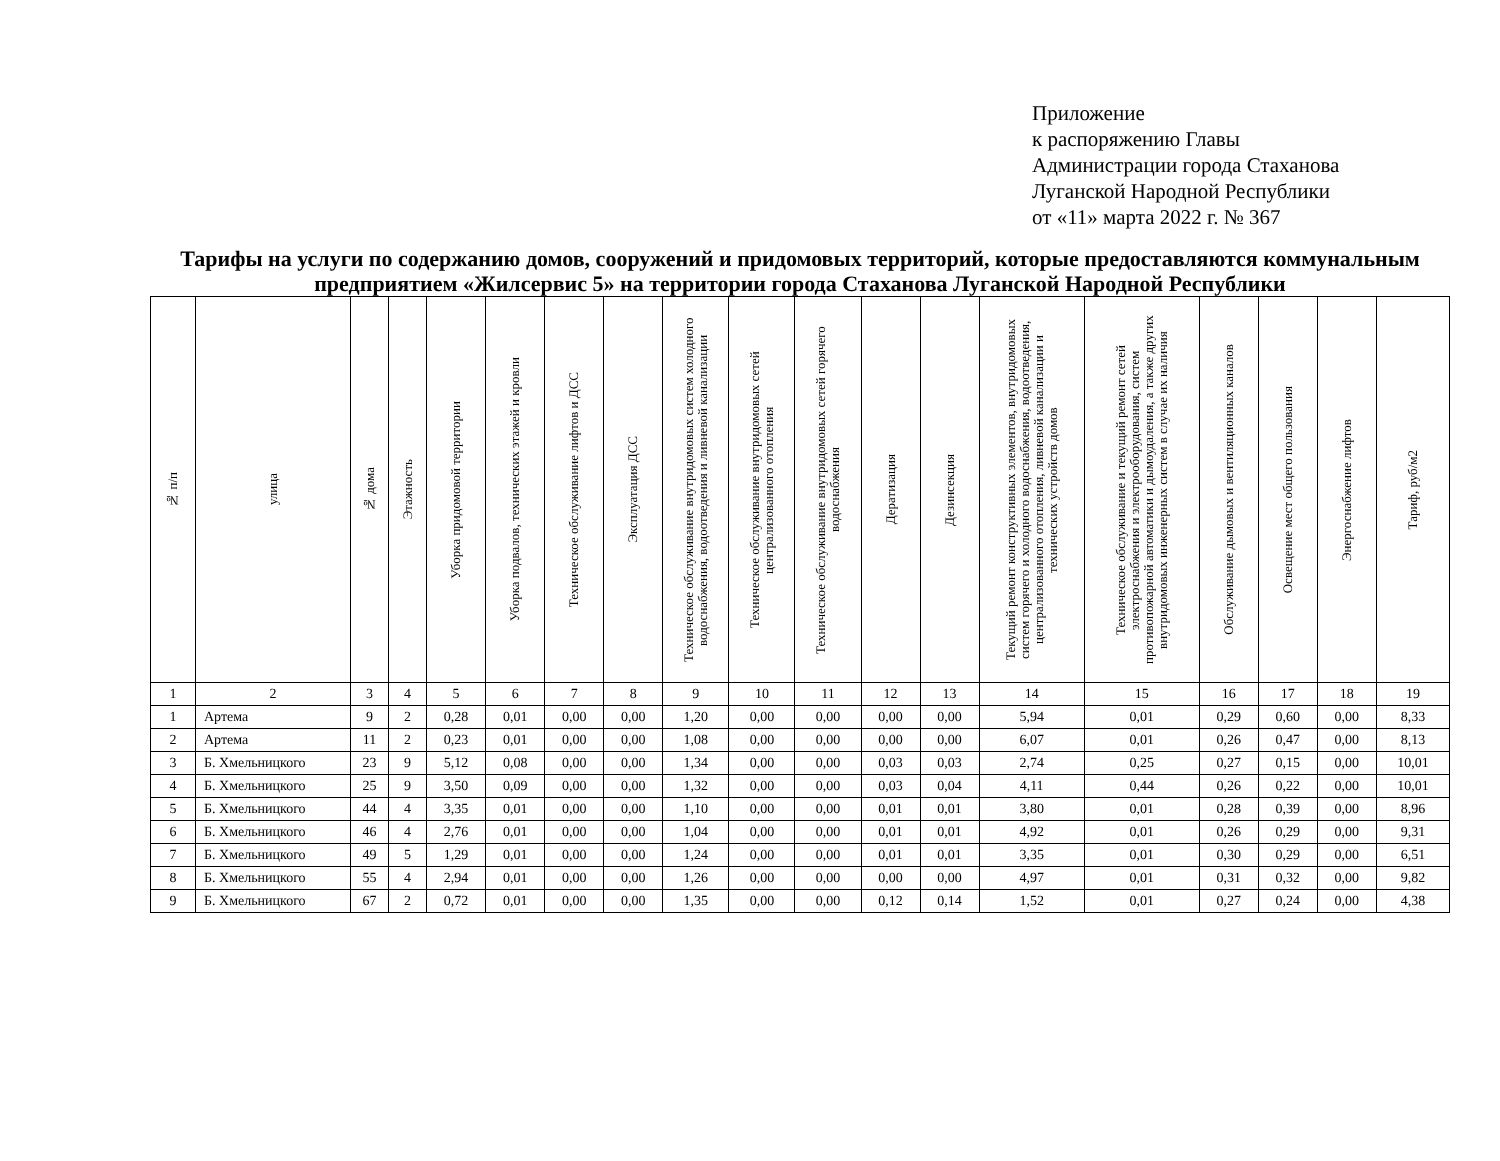Приложение
к распоряжению Главы
Администрации города Стаханова
Луганской Народной Республики
от «11» марта 2022 г. № 367
Тарифы на услуги по содержанию домов, сооружений и придомовых территорий, которые предоставляются коммунальным предприятием «Жилсервис 5» на территории города Стаханова Луганской Народной Республики
| № п/п | улица | № дома | Этажность | Уборка придомовой территории | Уборка подвалов, технических этажей и кровли | Техническое обслуживание лифтов и ДСС | Эксплуатация ДСС | Техническое обслуживание внутридомовых систем холодного водоснабжения, водоотведения и ливневой канализации | Техническое обслуживание внутридомовых сетей централизованного отопления | Техническое обслуживание внутридомовых сетей горячего водоснабжения | Дератизация | Дезинсекция | Текущий ремонт конструктивных элементов, внутридомовых систем горячего и холодного водоснабжения, водоотведения, централизованного отопления, ливневой канализации и технических устройств домов | Техническое обслуживание и текущий ремонт сетей электроснабжения и электрооборудования, систем противопожарной автоматики и дымоудаления, а также других внутридомовых инженерных систем в случае их наличия | Обслуживание дымовых и вентиляционных каналов | Освещение мест общего пользования | Энергоснабжение лифтов | Тариф, руб/м2 |
| --- | --- | --- | --- | --- | --- | --- | --- | --- | --- | --- | --- | --- | --- | --- | --- | --- | --- | --- |
| 1 | 2 | 3 | 4 | 5 | 6 | 7 | 8 | 9 | 10 | 11 | 12 | 13 | 14 | 15 | 16 | 17 | 18 | 19 |
| 1 | Артема | 9 | 2 | 0,28 | 0,01 | 0,00 | 0,00 | 1,20 | 0,00 | 0,00 | 0,00 | 0,00 | 5,94 | 0,01 | 0,29 | 0,60 | 0,00 | 8,33 |
| 2 | Артема | 11 | 2 | 0,23 | 0,01 | 0,00 | 0,00 | 1,08 | 0,00 | 0,00 | 0,00 | 0,00 | 6,07 | 0,01 | 0,26 | 0,47 | 0,00 | 8,13 |
| 3 | Б. Хмельницкого | 23 | 9 | 5,12 | 0,08 | 0,00 | 0,00 | 1,34 | 0,00 | 0,00 | 0,03 | 0,03 | 2,74 | 0,25 | 0,27 | 0,15 | 0,00 | 10,01 |
| 4 | Б. Хмельницкого | 25 | 9 | 3,50 | 0,09 | 0,00 | 0,00 | 1,32 | 0,00 | 0,00 | 0,03 | 0,04 | 4,11 | 0,44 | 0,26 | 0,22 | 0,00 | 10,01 |
| 5 | Б. Хмельницкого | 44 | 4 | 3,35 | 0,01 | 0,00 | 0,00 | 1,10 | 0,00 | 0,00 | 0,01 | 0,01 | 3,80 | 0,01 | 0,28 | 0,39 | 0,00 | 8,96 |
| 6 | Б. Хмельницкого | 46 | 4 | 2,76 | 0,01 | 0,00 | 0,00 | 1,04 | 0,00 | 0,00 | 0,01 | 0,01 | 4,92 | 0,01 | 0,26 | 0,29 | 0,00 | 9,31 |
| 7 | Б. Хмельницкого | 49 | 5 | 1,29 | 0,01 | 0,00 | 0,00 | 1,24 | 0,00 | 0,00 | 0,01 | 0,01 | 3,35 | 0,01 | 0,30 | 0,29 | 0,00 | 6,51 |
| 8 | Б. Хмельницкого | 55 | 4 | 2,94 | 0,01 | 0,00 | 0,00 | 1,26 | 0,00 | 0,00 | 0,00 | 0,00 | 4,97 | 0,01 | 0,31 | 0,32 | 0,00 | 9,82 |
| 9 | Б. Хмельницкого | 67 | 2 | 0,72 | 0,01 | 0,00 | 0,00 | 1,35 | 0,00 | 0,00 | 0,12 | 0,14 | 1,52 | 0,01 | 0,27 | 0,24 | 0,00 | 4,38 |